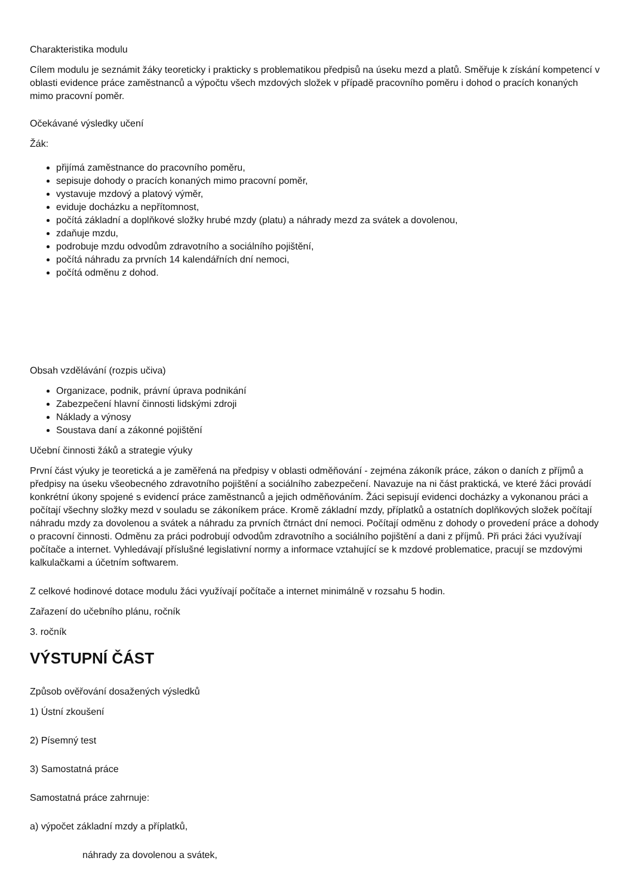Charakteristika modulu
Cílem modulu je seznámit žáky teoreticky i prakticky s problematikou předpisů na úseku mezd a platů. Směřuje k získání kompetencí v oblasti evidence práce zaměstnanců a výpočtu všech mzdových složek v případě pracovního poměru i dohod o pracích konaných mimo pracovní poměr.
Očekávané výsledky učení
Žák:
přijímá zaměstnance do pracovního poměru,
sepisuje dohody o pracích konaných mimo pracovní poměr,
vystavuje mzdový a platový výměr,
eviduje docházku a nepřítomnost,
počítá základní a doplňkové složky hrubé mzdy (platu) a náhrady mezd za svátek a dovolenou,
zdaňuje mzdu,
podrobuje mzdu odvodům zdravotního a sociálního pojištění,
počítá náhradu za prvních 14 kalendářních dní nemoci,
počítá odměnu z dohod.
Obsah vzdělávání (rozpis učiva)
Organizace, podnik, právní úprava podnikání
Zabezpečení hlavní činnosti lidskými zdroji
Náklady a výnosy
Soustava daní a zákonné pojištění
Učební činnosti žáků a strategie výuky
První část výuky je teoretická a je zaměřená na předpisy v oblasti odměňování - zejména zákoník práce, zákon o daních z příjmů a předpisy na úseku všeobecného zdravotního pojištění a sociálního zabezpečení. Navazuje na ni část praktická, ve které žáci provádí konkrétní úkony spojené s evidencí práce zaměstnanců a jejich odměňováním. Žáci sepisují evidenci docházky a vykonanou práci a počítají všechny složky mezd v souladu se zákoníkem práce. Kromě základní mzdy, příplatků a ostatních doplňkových složek počítají náhradu mzdy za dovolenou a svátek a náhradu za prvních čtrnáct dní nemoci. Počítají odměnu z dohody o provedení práce a dohody o pracovní činnosti. Odměnu za práci podrobují odvodům zdravotního a sociálního pojištění a dani z příjmů. Při práci žáci využívají počítače a internet. Vyhledávají příslušné legislativní normy a informace vztahující se k mzdové problematice, pracují se mzdovými kalkulačkami a účetním softwarem.
Z celkové hodinové dotace modulu žáci využívají počítače a internet minimálně v rozsahu 5 hodin.
Zařazení do učebního plánu, ročník
3. ročník
VÝSTUPNÍ ČÁST
Způsob ověřování dosažených výsledků
1) Ústní zkoušení
2) Písemný test
3) Samostatná práce
Samostatná práce zahrnuje:
a) výpočet základní mzdy a příplatků,
náhrady za dovolenou a svátek,